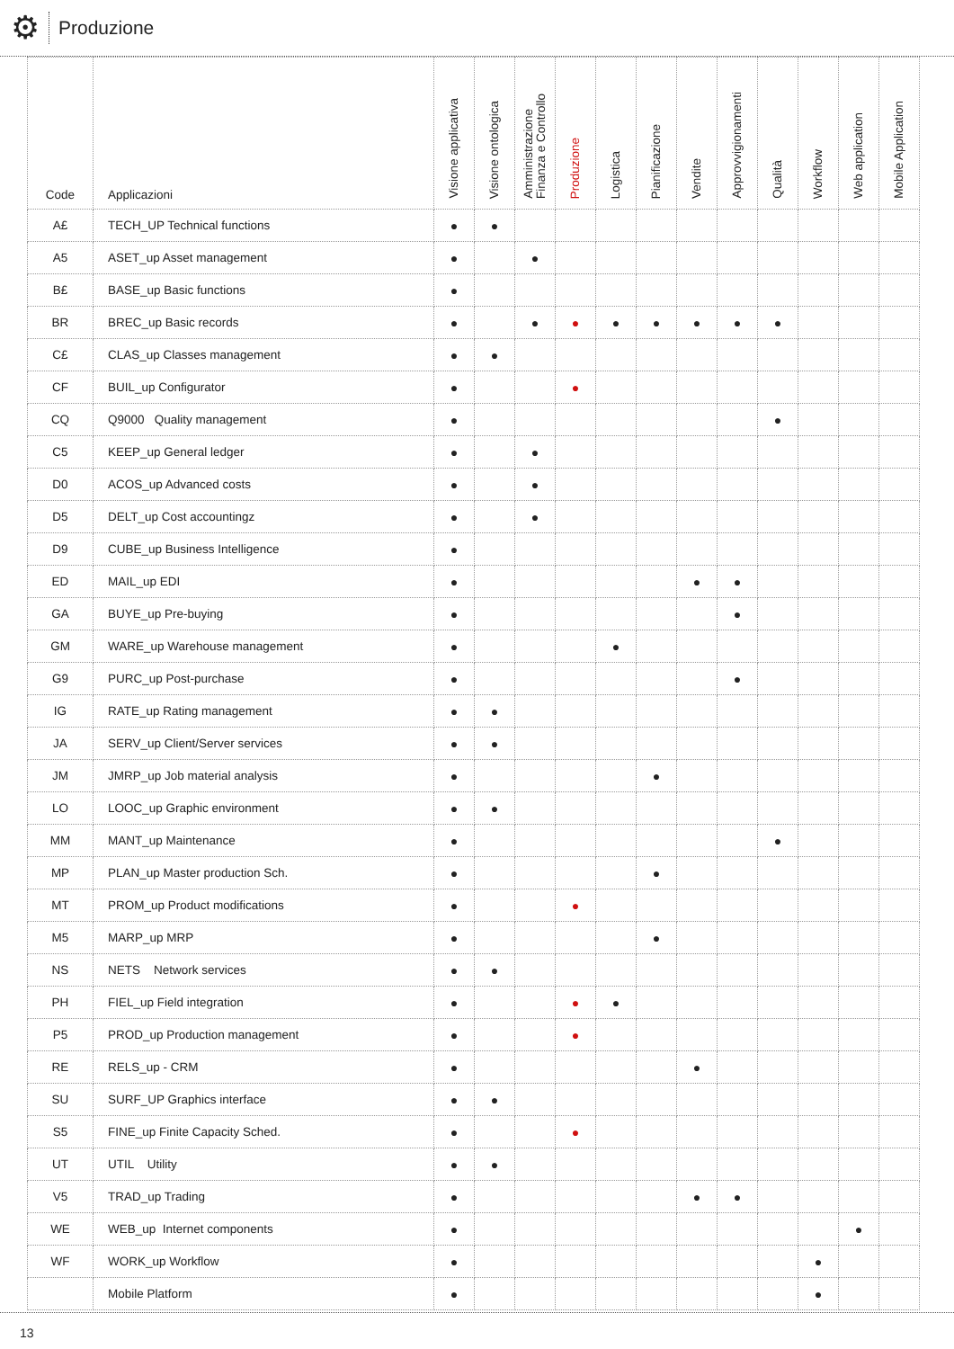⚙
Produzione
| Code | Applicazioni | Visione applicativa | Visione ontologica | Amministrazione Finanza e Controllo | Produzione | Logistica | Pianificazione | Vendite | Approvvigionamenti | Qualità | Workflow | Web application | Mobile Application |
| --- | --- | --- | --- | --- | --- | --- | --- | --- | --- | --- | --- | --- | --- |
| A£ | TECH_UP Technical functions | ● | ● | | | | | | | | | | |
| A5 | ASET_up Asset management | ● | | ● | | | | | | | | | |
| B£ | BASE_up Basic functions | ● | | | | | | | | | | | |
| BR | BREC_up Basic records | ● | | ● | ● | ● | ● | ● | ● | ● | | | |
| C£ | CLAS_up Classes management | ● | ● | | | | | | | | | | |
| CF | BUIL_up Configurator | ● | | | ● | | | | | | | | |
| CQ | Q9000 Quality management | ● | | | | | | | | ● | | | |
| C5 | KEEP_up General ledger | ● | | ● | | | | | | | | | |
| D0 | ACOS_up Advanced costs | ● | | ● | | | | | | | | | |
| D5 | DELT_up Cost accountingz | ● | | ● | | | | | | | | | |
| D9 | CUBE_up Business Intelligence | ● | | | | | | | | | | | |
| ED | MAIL_up EDI | ● | | | | | | ● | ● | | | | |
| GA | BUYE_up Pre-buying | ● | | | | | | | ● | | | | |
| GM | WARE_up Warehouse management | ● | | | | ● | | | | | | | |
| G9 | PURC_up Post-purchase | ● | | | | | | | ● | | | | |
| IG | RATE_up Rating management | ● | ● | | | | | | | | | | |
| JA | SERV_up Client/Server services | ● | ● | | | | | | | | | | |
| JM | JMRP_up Job material analysis | ● | | | | | ● | | | | | | |
| LO | LOOC_up Graphic environment | ● | ● | | | | | | | | | | |
| MM | MANT_up Maintenance | ● | | | | | | | | ● | | | |
| MP | PLAN_up Master production Sch. | ● | | | | | ● | | | | | | |
| MT | PROM_up Product modifications | ● | | | ● | | | | | | | | |
| M5 | MARP_up MRP | ● | | | | | ● | | | | | | |
| NS | NETS Network services | ● | ● | | | | | | | | | | |
| PH | FIEL_up Field integration | ● | | | ● | ● | | | | | | | |
| P5 | PROD_up Production management | ● | | | ● | | | | | | | | |
| RE | RELS_up - CRM | ● | | | | | | ● | | | | | |
| SU | SURF_UP Graphics interface | ● | ● | | | | | | | | | | |
| S5 | FINE_up Finite Capacity Sched. | ● | | | ● | | | | | | | | |
| UT | UTIL Utility | ● | ● | | | | | | | | | | |
| V5 | TRAD_up Trading | ● | | | | | | ● | ● | | | | |
| WE | WEB_up Internet components | ● | | | | | | | | | | ● | |
| WF | WORK_up Workflow | ● | | | | | | | | | ● | | |
| | Mobile Platform | ● | | | | | | | | | ● | | |
13